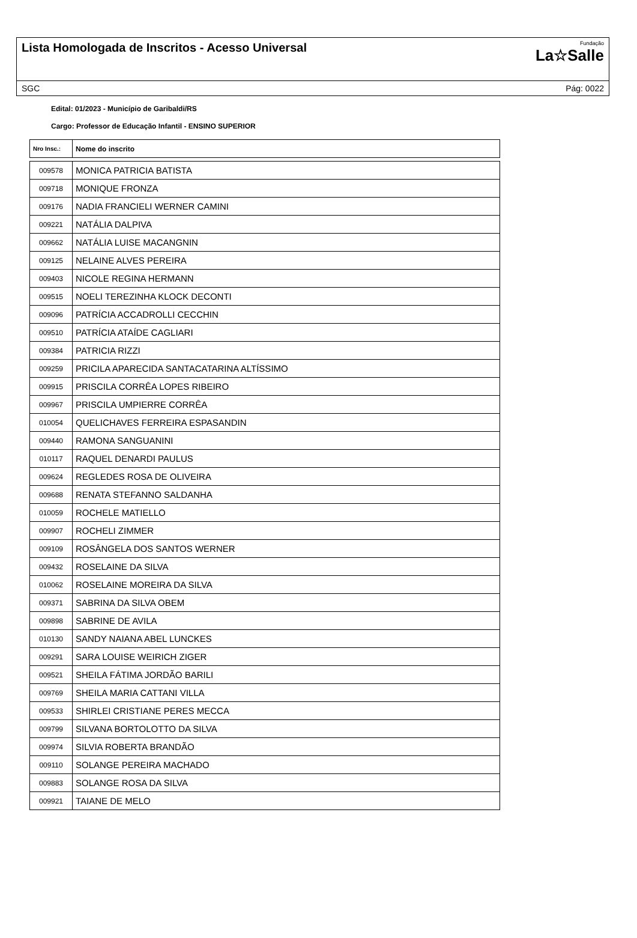Lista Homologada de Inscritos - Acesso Universal
Fundação
La☆Salle
SGC Pág: 0022
Edital: 01/2023 - Município de Garibaldi/RS
Cargo: Professor de Educação Infantil - ENSINO SUPERIOR
| Nro Insc.: | Nome do inscrito |
| --- | --- |
| 009578 | MONICA PATRICIA BATISTA |
| 009718 | MONIQUE FRONZA |
| 009176 | NADIA FRANCIELI WERNER CAMINI |
| 009221 | NATÁLIA DALPIVA |
| 009662 | NATÁLIA LUISE MACANGNIN |
| 009125 | NELAINE ALVES PEREIRA |
| 009403 | NICOLE REGINA HERMANN |
| 009515 | NOELI TEREZINHA KLOCK DECONTI |
| 009096 | PATRÍCIA ACCADROLLI CECCHIN |
| 009510 | PATRÍCIA ATAÍDE CAGLIARI |
| 009384 | PATRICIA RIZZI |
| 009259 | PRICILA APARECIDA SANTACATARINA ALTÍSSIMO |
| 009915 | PRISCILA CORRÊA LOPES RIBEIRO |
| 009967 | PRISCILA UMPIERRE CORRÊA |
| 010054 | QUELICHAVES FERREIRA ESPASANDIN |
| 009440 | RAMONA SANGUANINI |
| 010117 | RAQUEL DENARDI PAULUS |
| 009624 | REGLEDES ROSA DE OLIVEIRA |
| 009688 | RENATA STEFANNO SALDANHA |
| 010059 | ROCHELE MATIELLO |
| 009907 | ROCHELI ZIMMER |
| 009109 | ROSÂNGELA DOS SANTOS WERNER |
| 009432 | ROSELAINE DA SILVA |
| 010062 | ROSELAINE MOREIRA DA SILVA |
| 009371 | SABRINA DA SILVA OBEM |
| 009898 | SABRINE DE AVILA |
| 010130 | SANDY NAIANA ABEL LUNCKES |
| 009291 | SARA LOUISE WEIRICH ZIGER |
| 009521 | SHEILA FÁTIMA JORDÃO BARILI |
| 009769 | SHEILA MARIA CATTANI VILLA |
| 009533 | SHIRLEI CRISTIANE PERES MECCA |
| 009799 | SILVANA BORTOLOTTO DA SILVA |
| 009974 | SILVIA ROBERTA BRANDÃO |
| 009110 | SOLANGE PEREIRA MACHADO |
| 009883 | SOLANGE ROSA DA SILVA |
| 009921 | TAIANE DE MELO |